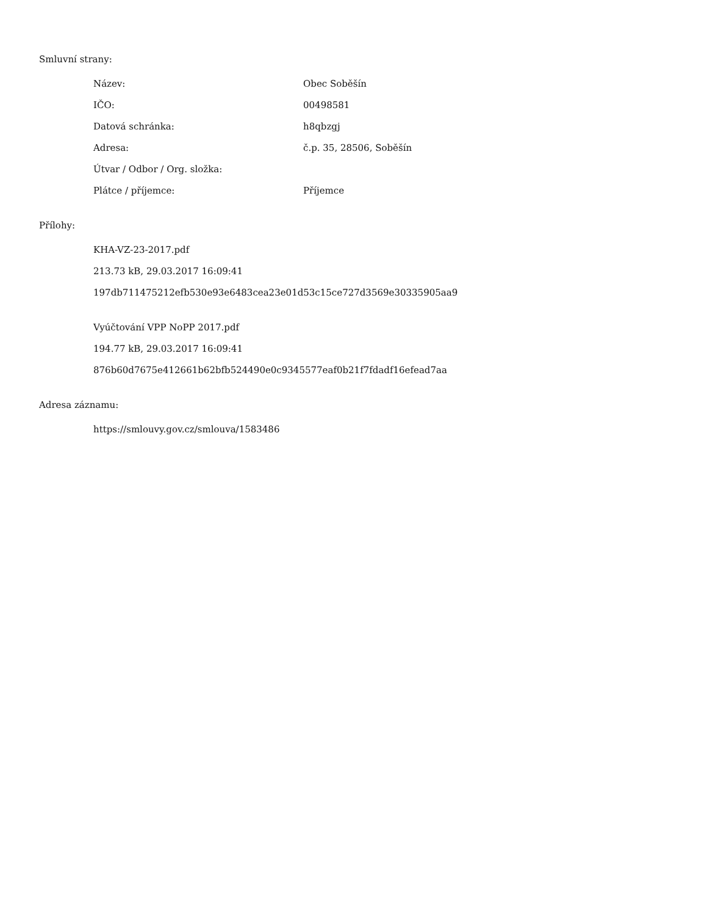Smluvní strany:
| Název: | Obec Soběšín |
| IČO: | 00498581 |
| Datová schránka: | h8qbzgj |
| Adresa: | č.p. 35, 28506, Soběšín |
| Útvar / Odbor / Org. složka: | |
| Plátce / příjemce: | Příjemce |
Přílohy:
KHA-VZ-23-2017.pdf
213.73 kB, 29.03.2017 16:09:41
197db711475212efb530e93e6483cea23e01d53c15ce727d3569e30335905aa9
Vyúčtování VPP NoPP 2017.pdf
194.77 kB, 29.03.2017 16:09:41
876b60d7675e412661b62bfb524490e0c9345577eaf0b21f7fdadf16efead7aa
Adresa záznamu:
https://smlouvy.gov.cz/smlouva/1583486